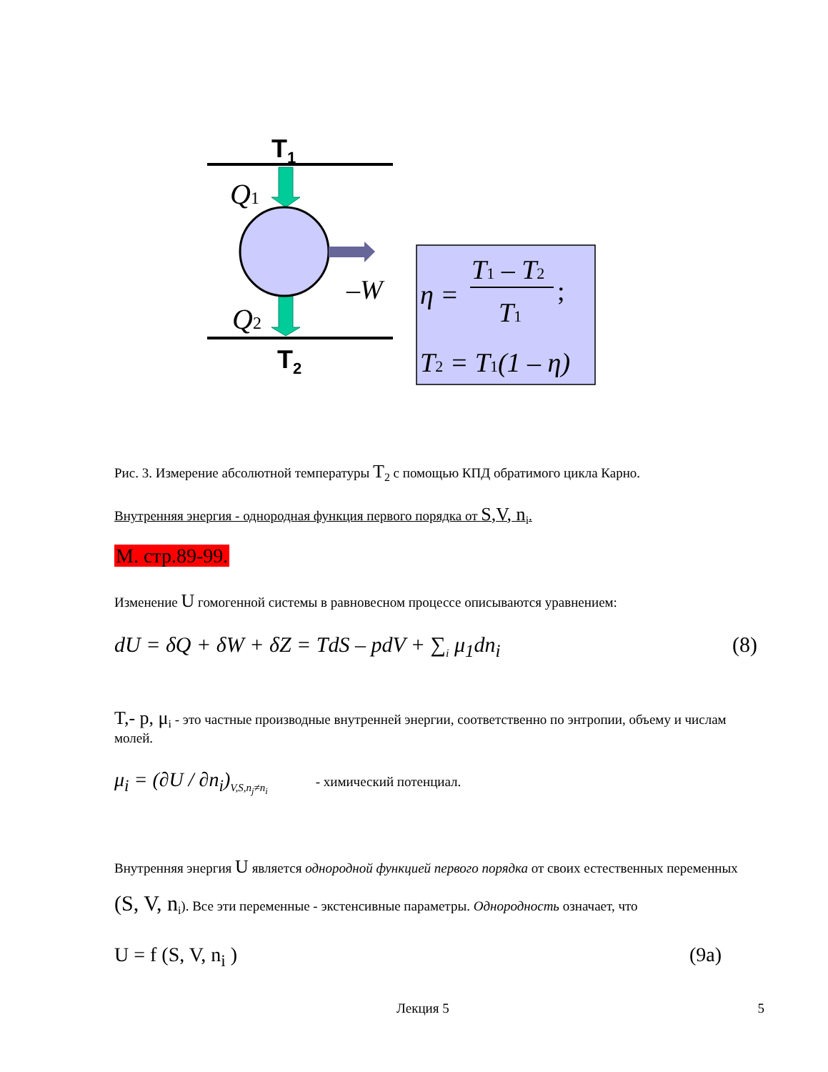T1
T2
Q1
Q2
–W
η =
T1 – T2
;
T1
T2 = T1(1 – η)
Рис. 3. Измерение абсолютной температуры T<sub>2</sub> с помощью КПД обратимого цикла Карно.
Внутренняя энергия - однородная функция первого порядка от S,V, n<sub>i</sub>.
М. стр.89-99.
Изменение U гомогенной системы в равновесном процессе описываются уравнением:
dU = δQ + δW + δZ = TdS – pdV + ∑<sub>i</sub> μ<sub>1</sub>dn<sub>i</sub> (8)
T,- p, μ<sub>i</sub> - это частные производные внутренней энергии, соответственно по энтропии, объему и числам молей.
μ<sub>i</sub> = (∂U / ∂n<sub>i</sub>)<sub>V,S,n<sub>j</sub>≠n<sub>i</sub></sub> - химический потенциал.
Внутренняя энергия U является однородной функцией первого порядка от своих естественных переменных (S, V, n<sub>i</sub>). Все эти переменные - экстенсивные параметры. Однородность означает, что
U = f (S, V, n<sub>i</sub> ) (9a)
Лекция 5 5